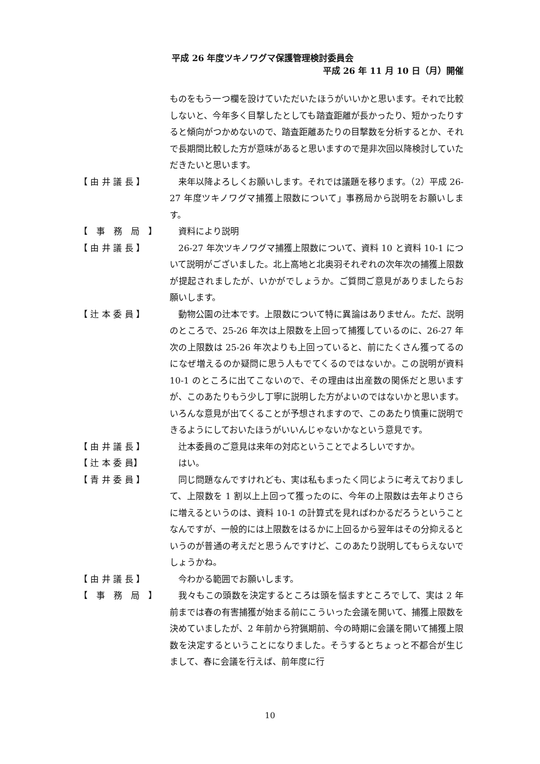平成 26 年度ツキノワグマ保護管理検討委員会
平成 26 年 11 月 10 日（月）開催
ものをもう一つ欄を設けていただいたほうがいいかと思います。それで比較しないと、今年多く目撃したとしても踏査距離が長かったり、短かったりすると傾向がつかめないので、踏査距離あたりの目撃数を分析するとか、それで長期間比較した方が意味があると思いますので是非次回以降検討していただきたいと思います。
【 由 井 議 長 】
　来年以降よろしくお願いします。それでは議題を移ります。（2）平成 26-27 年度ツキノワグマ捕獲上限数について」事務局から説明をお願いします。
【　事　務　局　】
　資料により説明
【 由 井 議 長 】
　26-27 年次ツキノワグマ捕獲上限数について、資料 10 と資料 10-1 について説明がございました。北上高地と北奥羽それぞれの次年次の捕獲上限数が提起されましたが、いかがでしょうか。ご質問ご意見がありましたらお願いします。
【 辻 本 委 員 】
　動物公園の辻本です。上限数について特に異論はありません。ただ、説明のところで、25-26 年次は上限数を上回って捕獲しているのに、26-27 年次の上限数は 25-26 年次よりも上回っていると、前にたくさん獲ってるのになぜ増えるのか疑問に思う人もでてくるのではないか。この説明が資料 10-1 のところに出てこないので、その理由は出産数の関係だと思いますが、このあたりもう少し丁寧に説明した方がよいのではないかと思います。いろんな意見が出てくることが予想されますので、このあたり慎重に説明できるようにしておいたほうがいいんじゃないかなという意見です。
【 由 井 議 長 】
　辻本委員のご意見は来年の対応ということでよろしいですか。
【 辻 本 委 員】
　はい。
【 青 井 委 員 】
　同じ問題なんですけれども、実は私もまったく同じように考えておりまして、上限数を 1 割以上上回って獲ったのに、今年の上限数は去年よりさらに増えるというのは、資料 10-1 の計算式を見ればわかるだろうということなんですが、一般的には上限数をはるかに上回るから翌年はその分抑えるというのが普通の考えだと思うんですけど、このあたり説明してもらえないでしょうかね。
【 由 井 議 長 】
　今わかる範囲でお願いします。
【　事　務　局　】
　我々もこの頭数を決定するところは頭を悩ますところでして、実は 2 年前までは春の有害捕獲が始まる前にこういった会議を開いて、捕獲上限数を決めていましたが、2 年前から狩猟期前、今の時期に会議を開いて捕獲上限数を決定するということになりました。そうするとちょっと不都合が生じまして、春に会議を行えば、前年度に行
10